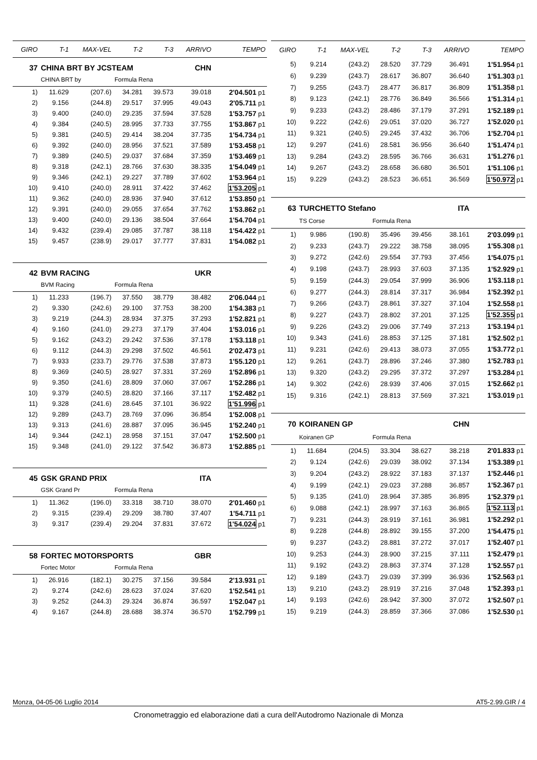| GIRO | T-1 | MAX-VEL | T-2 | T-3 | ARRIVO | TEMPO |
| --- | --- | --- | --- | --- | --- | --- |
| 37 | CHINA BRT BY JCSTEAM | | | | CHN | |
| | CHINA BRT by | | Formula Rena | | | |
| 1) | 11.629 | (207.6) | 34.281 | 39.573 | 39.018 | 2'04.501 p1 |
| 2) | 9.156 | (244.8) | 29.517 | 37.995 | 49.043 | 2'05.711 p1 |
| 3) | 9.400 | (240.0) | 29.235 | 37.594 | 37.528 | 1'53.757 p1 |
| 4) | 9.384 | (240.5) | 28.995 | 37.733 | 37.755 | 1'53.867 p1 |
| 5) | 9.381 | (240.5) | 29.414 | 38.204 | 37.735 | 1'54.734 p1 |
| 6) | 9.392 | (240.0) | 28.956 | 37.521 | 37.589 | 1'53.458 p1 |
| 7) | 9.389 | (240.5) | 29.037 | 37.684 | 37.359 | 1'53.469 p1 |
| 8) | 9.318 | (242.1) | 28.766 | 37.630 | 38.335 | 1'54.049 p1 |
| 9) | 9.346 | (242.1) | 29.227 | 37.789 | 37.602 | 1'53.964 p1 |
| 10) | 9.410 | (240.0) | 28.911 | 37.422 | 37.462 | 1'53.205 p1 |
| 11) | 9.362 | (240.0) | 28.936 | 37.940 | 37.612 | 1'53.850 p1 |
| 12) | 9.391 | (240.0) | 29.055 | 37.654 | 37.762 | 1'53.862 p1 |
| 13) | 9.400 | (240.0) | 29.136 | 38.504 | 37.664 | 1'54.704 p1 |
| 14) | 9.432 | (239.4) | 29.085 | 37.787 | 38.118 | 1'54.422 p1 |
| 15) | 9.457 | (238.9) | 29.017 | 37.777 | 37.831 | 1'54.082 p1 |
| 42 | BVM RACING | | | | UKR | |
| | BVM Racing | | Formula Rena | | | |
| 1) | 11.233 | (196.7) | 37.550 | 38.779 | 38.482 | 2'06.044 p1 |
| 2) | 9.330 | (242.6) | 29.100 | 37.753 | 38.200 | 1'54.383 p1 |
| 3) | 9.219 | (244.3) | 28.934 | 37.375 | 37.293 | 1'52.821 p1 |
| 4) | 9.160 | (241.0) | 29.273 | 37.179 | 37.404 | 1'53.016 p1 |
| 5) | 9.162 | (243.2) | 29.242 | 37.536 | 37.178 | 1'53.118 p1 |
| 6) | 9.112 | (244.3) | 29.298 | 37.502 | 46.561 | 2'02.473 p1 |
| 7) | 9.933 | (233.7) | 29.776 | 37.538 | 37.873 | 1'55.120 p1 |
| 8) | 9.369 | (240.5) | 28.927 | 37.331 | 37.269 | 1'52.896 p1 |
| 9) | 9.350 | (241.6) | 28.809 | 37.060 | 37.067 | 1'52.286 p1 |
| 10) | 9.379 | (240.5) | 28.820 | 37.166 | 37.117 | 1'52.482 p1 |
| 11) | 9.328 | (241.6) | 28.645 | 37.101 | 36.922 | 1'51.996 p1 |
| 12) | 9.289 | (243.7) | 28.769 | 37.096 | 36.854 | 1'52.008 p1 |
| 13) | 9.313 | (241.6) | 28.887 | 37.095 | 36.945 | 1'52.240 p1 |
| 14) | 9.344 | (242.1) | 28.958 | 37.151 | 37.047 | 1'52.500 p1 |
| 15) | 9.348 | (241.0) | 29.122 | 37.542 | 36.873 | 1'52.885 p1 |
| 45 | GSK GRAND PRIX | | | | ITA | |
| | GSK Grand Pr | | Formula Rena | | | |
| 1) | 11.362 | (196.0) | 33.318 | 38.710 | 38.070 | 2'01.460 p1 |
| 2) | 9.315 | (239.4) | 29.209 | 38.780 | 37.407 | 1'54.711 p1 |
| 3) | 9.317 | (239.4) | 29.204 | 37.831 | 37.672 | 1'54.024 p1 |
| 58 | FORTEC MOTORSPORTS | | | | GBR | |
| | Fortec Motor | | Formula Rena | | | |
| 1) | 26.916 | (182.1) | 30.275 | 37.156 | 39.584 | 2'13.931 p1 |
| 2) | 9.274 | (242.6) | 28.623 | 37.024 | 37.620 | 1'52.541 p1 |
| 3) | 9.252 | (244.3) | 29.324 | 36.874 | 36.597 | 1'52.047 p1 |
| 4) | 9.167 | (244.8) | 28.688 | 38.374 | 36.570 | 1'52.799 p1 |
| GIRO | T-1 | MAX-VEL | T-2 | T-3 | ARRIVO | TEMPO |
| --- | --- | --- | --- | --- | --- | --- |
| 5) | 9.214 | (243.2) | 28.520 | 37.729 | 36.491 | 1'51.954 p1 |
| 6) | 9.239 | (243.7) | 28.617 | 36.807 | 36.640 | 1'51.303 p1 |
| 7) | 9.255 | (243.7) | 28.477 | 36.817 | 36.809 | 1'51.358 p1 |
| 8) | 9.123 | (242.1) | 28.776 | 36.849 | 36.566 | 1'51.314 p1 |
| 9) | 9.233 | (243.2) | 28.486 | 37.179 | 37.291 | 1'52.189 p1 |
| 10) | 9.222 | (242.6) | 29.051 | 37.020 | 36.727 | 1'52.020 p1 |
| 11) | 9.321 | (240.5) | 29.245 | 37.432 | 36.706 | 1'52.704 p1 |
| 12) | 9.297 | (241.6) | 28.581 | 36.956 | 36.640 | 1'51.474 p1 |
| 13) | 9.284 | (243.2) | 28.595 | 36.766 | 36.631 | 1'51.276 p1 |
| 14) | 9.267 | (243.2) | 28.658 | 36.680 | 36.501 | 1'51.106 p1 |
| 15) | 9.229 | (243.2) | 28.523 | 36.651 | 36.569 | 1'50.972 p1 |
| 63 | TURCHETTO Stefano | | | | ITA | |
| | TS Corse | | Formula Rena | | | |
| 1) | 9.986 | (190.8) | 35.496 | 39.456 | 38.161 | 2'03.099 p1 |
| 2) | 9.233 | (243.7) | 29.222 | 38.758 | 38.095 | 1'55.308 p1 |
| 3) | 9.272 | (242.6) | 29.554 | 37.793 | 37.456 | 1'54.075 p1 |
| 4) | 9.198 | (243.7) | 28.993 | 37.603 | 37.135 | 1'52.929 p1 |
| 5) | 9.159 | (244.3) | 29.054 | 37.999 | 36.906 | 1'53.118 p1 |
| 6) | 9.277 | (244.3) | 28.814 | 37.317 | 36.984 | 1'52.392 p1 |
| 7) | 9.266 | (243.7) | 28.861 | 37.327 | 37.104 | 1'52.558 p1 |
| 8) | 9.227 | (243.7) | 28.802 | 37.201 | 37.125 | 1'52.355 p1 |
| 9) | 9.226 | (243.2) | 29.006 | 37.749 | 37.213 | 1'53.194 p1 |
| 10) | 9.343 | (241.6) | 28.853 | 37.125 | 37.181 | 1'52.502 p1 |
| 11) | 9.231 | (242.6) | 29.413 | 38.073 | 37.055 | 1'53.772 p1 |
| 12) | 9.261 | (243.7) | 28.896 | 37.246 | 37.380 | 1'52.783 p1 |
| 13) | 9.320 | (243.2) | 29.295 | 37.372 | 37.297 | 1'53.284 p1 |
| 14) | 9.302 | (242.6) | 28.939 | 37.406 | 37.015 | 1'52.662 p1 |
| 15) | 9.316 | (242.1) | 28.813 | 37.569 | 37.321 | 1'53.019 p1 |
| 70 | KOIRANEN GP | | | | CHN | |
| | Koiranen GP | | Formula Rena | | | |
| 1) | 11.684 | (204.5) | 33.304 | 38.627 | 38.218 | 2'01.833 p1 |
| 2) | 9.124 | (242.6) | 29.039 | 38.092 | 37.134 | 1'53.389 p1 |
| 3) | 9.204 | (243.2) | 28.922 | 37.183 | 37.137 | 1'52.446 p1 |
| 4) | 9.199 | (242.1) | 29.023 | 37.288 | 36.857 | 1'52.367 p1 |
| 5) | 9.135 | (241.0) | 28.964 | 37.385 | 36.895 | 1'52.379 p1 |
| 6) | 9.088 | (242.1) | 28.997 | 37.163 | 36.865 | 1'52.113 p1 |
| 7) | 9.231 | (244.3) | 28.919 | 37.161 | 36.981 | 1'52.292 p1 |
| 8) | 9.228 | (244.8) | 28.892 | 39.155 | 37.200 | 1'54.475 p1 |
| 9) | 9.237 | (243.2) | 28.881 | 37.272 | 37.017 | 1'52.407 p1 |
| 10) | 9.253 | (244.3) | 28.900 | 37.215 | 37.111 | 1'52.479 p1 |
| 11) | 9.192 | (243.2) | 28.863 | 37.374 | 37.128 | 1'52.557 p1 |
| 12) | 9.189 | (243.7) | 29.039 | 37.399 | 36.936 | 1'52.563 p1 |
| 13) | 9.210 | (243.2) | 28.919 | 37.216 | 37.048 | 1'52.393 p1 |
| 14) | 9.193 | (242.6) | 28.942 | 37.300 | 37.072 | 1'52.507 p1 |
| 15) | 9.219 | (244.3) | 28.859 | 37.366 | 37.086 | 1'52.530 p1 |
Monza, 04-05-06 Luglio 2014 AT5-2.99.GIR / 4
Cronometraggio ed elaborazione dati a cura dell'Autodromo Nazionale di Monza